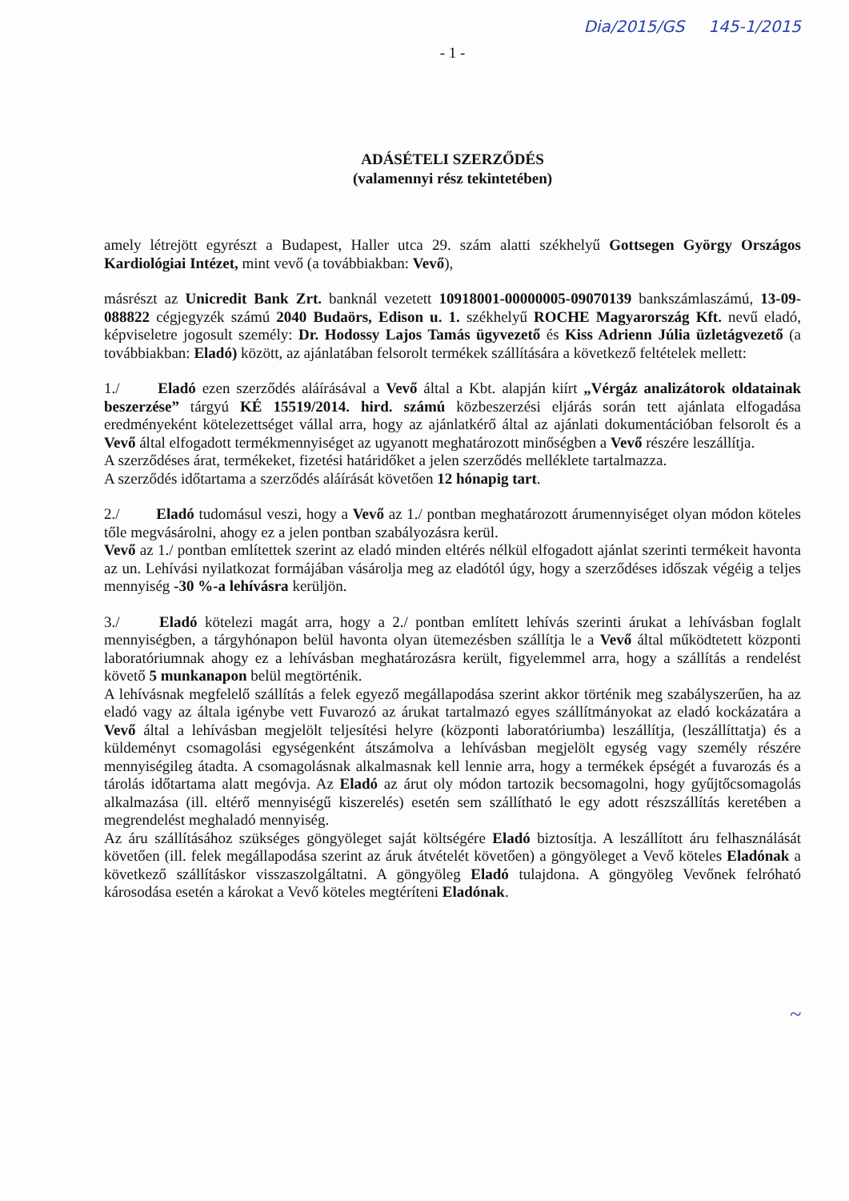Dia/2015/GS 145-1/2015
- 1 -
ADÁSÉTELI SZERZŐDÉS
(valamennyi rész tekintetében)
amely létrejött egyrészt a Budapest, Haller utca 29. szám alatti székhelyű Gottsegen György Országos Kardiológiai Intézet, mint vevő (a továbbiakban: Vevő),
másrészt az Unicredit Bank Zrt. banknál vezetett 10918001-00000005-09070139 bankszámlaszámú, 13-09-088822 cégjegyzék számú 2040 Budaörs, Edison u. 1. székhelyű ROCHE Magyarország Kft. nevű eladó, képviseletre jogosult személy: Dr. Hodossy Lajos Tamás ügyvezető és Kiss Adrienn Júlia üzletágvezető (a továbbiakban: Eladó) között, az ajánlatában felsorolt termékek szállítására a következő feltételek mellett:
1./ Eladó ezen szerződés aláírásával a Vevő által a Kbt. alapján kiírt „Vérgáz analizátorok oldatainak beszerzése” tárgyú KÉ 15519/2014. hird. számú közbeszerzési eljárás során tett ajánlata elfogadása eredményeként kötelezettséget vállal arra, hogy az ajánlatkérő által az ajánlati dokumentációban felsorolt és a Vevő által elfogadott termékmennyiséget az ugyanott meghatározott minőségben a Vevő részére leszállítja.
A szerződéses árat, termékeket, fizetési határidőket a jelen szerződés melléklete tartalmazza.
A szerződés időtartama a szerződés aláírását követően 12 hónapig tart.
2./ Eladó tudomásul veszi, hogy a Vevő az 1./ pontban meghatározott árumennyiséget olyan módon köteles tőle megvásárolni, ahogy ez a jelen pontban szabályozásra kerül.
Vevő az 1./ pontban említettek szerint az eladó minden eltérés nélkül elfogadott ajánlat szerinti termékeit havonta az un. Lehívási nyilatkozat formájában vásárolja meg az eladótól úgy, hogy a szerződéses időszak végéig a teljes mennyiség -30 %-a lehívásra kerüljön.
3./ Eladó kötelezi magát arra, hogy a 2./ pontban említett lehívás szerinti árukat a lehívásban foglalt mennyiségben, a tárgyhónapon belül havonta olyan ütemezésben szállítja le a Vevő által működtetett központi laboratóriumnak ahogy ez a lehívásban meghatározásra került, figyelemmel arra, hogy a szállítás a rendelést követő 5 munkanapon belül megtörténik.
A lehívásnak megfelelő szállítás a felek egyező megállapodása szerint akkor történik meg szabályszerűen, ha az eladó vagy az általa igénybe vett Fuvarozó az árukat tartalmazó egyes szállítmányokat az eladó kockázatára a Vevő által a lehívásban megjelölt teljesítési helyre (központi laboratóriumba) leszállítja, (leszállíttatja) és a küldeményt csomagolási egységenként átszámolva a lehívásban megjelölt egység vagy személy részére mennyiségileg átadta. A csomagolásnak alkalmasnak kell lennie arra, hogy a termékek épségét a fuvarozás és a tárolás időtartama alatt megóvja. Az Eladó az árut oly módon tartozik becsomagolni, hogy gyűjtőcsomagolás alkalmazása (ill. eltérő mennyiségű kiszerelés) esetén sem szállítható le egy adott részszállítás keretében a megrendelést meghaladó mennyiség.
Az áru szállításához szükséges göngyöleget saját költségére Eladó biztosítja. A leszállított áru felhasználását követően (ill. felek megállapodása szerint az áruk átvételét követően) a göngyöleget a Vevő köteles Eladónak a következő szállításkor visszaszolgáltatni. A göngyöleg Eladó tulajdona. A göngyöleg Vevőnek felróható károsodása esetén a károkat a Vevő köteles megtéríteni Eladónak.
~